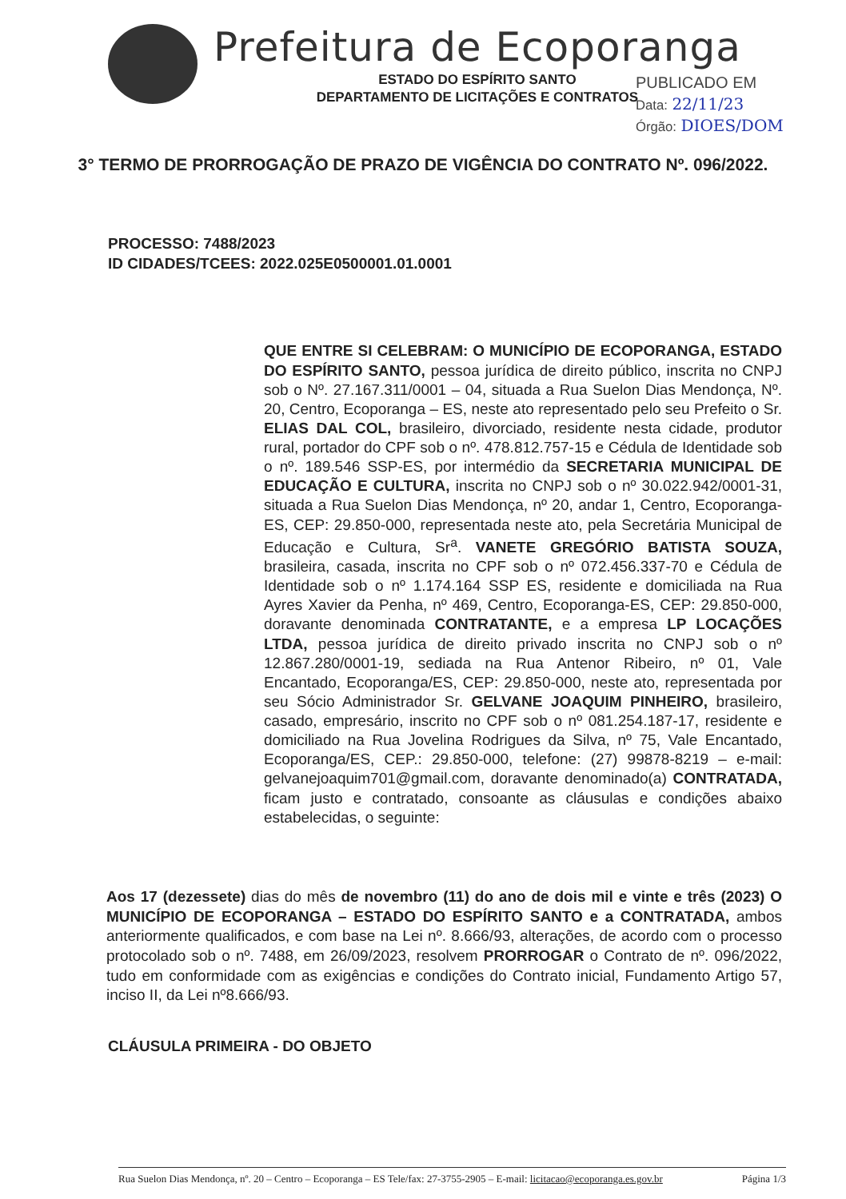Prefeitura de Ecoporanga
ESTADO DO ESPÍRITO SANTO
DEPARTAMENTO DE LICITAÇÕES E CONTRATOS
PUBLICADO EM
Data: 22/11/23
Órgão: DIOES/DOM
3° TERMO DE PRORROGAÇÃO DE PRAZO DE VIGÊNCIA DO CONTRATO Nº. 096/2022.
PROCESSO: 7488/2023
ID CIDADES/TCEES: 2022.025E0500001.01.0001
QUE ENTRE SI CELEBRAM: O MUNICÍPIO DE ECOPORANGA, ESTADO DO ESPÍRITO SANTO, pessoa jurídica de direito público, inscrita no CNPJ sob o Nº. 27.167.311/0001 – 04, situada a Rua Suelon Dias Mendonça, Nº. 20, Centro, Ecoporanga – ES, neste ato representado pelo seu Prefeito o Sr. ELIAS DAL COL, brasileiro, divorciado, residente nesta cidade, produtor rural, portador do CPF sob o nº. 478.812.757-15 e Cédula de Identidade sob o nº. 189.546 SSP-ES, por intermédio da SECRETARIA MUNICIPAL DE EDUCAÇÃO E CULTURA, inscrita no CNPJ sob o nº 30.022.942/0001-31, situada a Rua Suelon Dias Mendonça, nº 20, andar 1, Centro, Ecoporanga-ES, CEP: 29.850-000, representada neste ato, pela Secretária Municipal de Educação e Cultura, Sr<sup>a</sup>. VANETE GREGÓRIO BATISTA SOUZA, brasileira, casada, inscrita no CPF sob o nº 072.456.337-70 e Cédula de Identidade sob o nº 1.174.164 SSP ES, residente e domiciliada na Rua Ayres Xavier da Penha, nº 469, Centro, Ecoporanga-ES, CEP: 29.850-000, doravante denominada CONTRATANTE, e a empresa LP LOCAÇÕES LTDA, pessoa jurídica de direito privado inscrita no CNPJ sob o nº 12.867.280/0001-19, sediada na Rua Antenor Ribeiro, nº 01, Vale Encantado, Ecoporanga/ES, CEP: 29.850-000, neste ato, representada por seu Sócio Administrador Sr. GELVANE JOAQUIM PINHEIRO, brasileiro, casado, empresário, inscrito no CPF sob o nº 081.254.187-17, residente e domiciliado na Rua Jovelina Rodrigues da Silva, nº 75, Vale Encantado, Ecoporanga/ES, CEP.: 29.850-000, telefone: (27) 99878-8219 – e-mail: gelvanejoaquim701@gmail.com, doravante denominado(a) CONTRATADA, ficam justo e contratado, consoante as cláusulas e condições abaixo estabelecidas, o seguinte:
Aos 17 (dezessete) dias do mês de novembro (11) do ano de dois mil e vinte e três (2023) O MUNICÍPIO DE ECOPORANGA – ESTADO DO ESPÍRITO SANTO e a CONTRATADA, ambos anteriormente qualificados, e com base na Lei nº. 8.666/93, alterações, de acordo com o processo protocolado sob o nº. 7488, em 26/09/2023, resolvem PRORROGAR o Contrato de nº. 096/2022, tudo em conformidade com as exigências e condições do Contrato inicial, Fundamento Artigo 57, inciso II, da Lei nº8.666/93.
CLÁUSULA PRIMEIRA - DO OBJETO
Rua Suelon Dias Mendonça, nº. 20 – Centro – Ecoporanga – ES Tele/fax: 27-3755-2905 – E-mail: licitacao@ecoporanga.es.gov.br Página 1/3